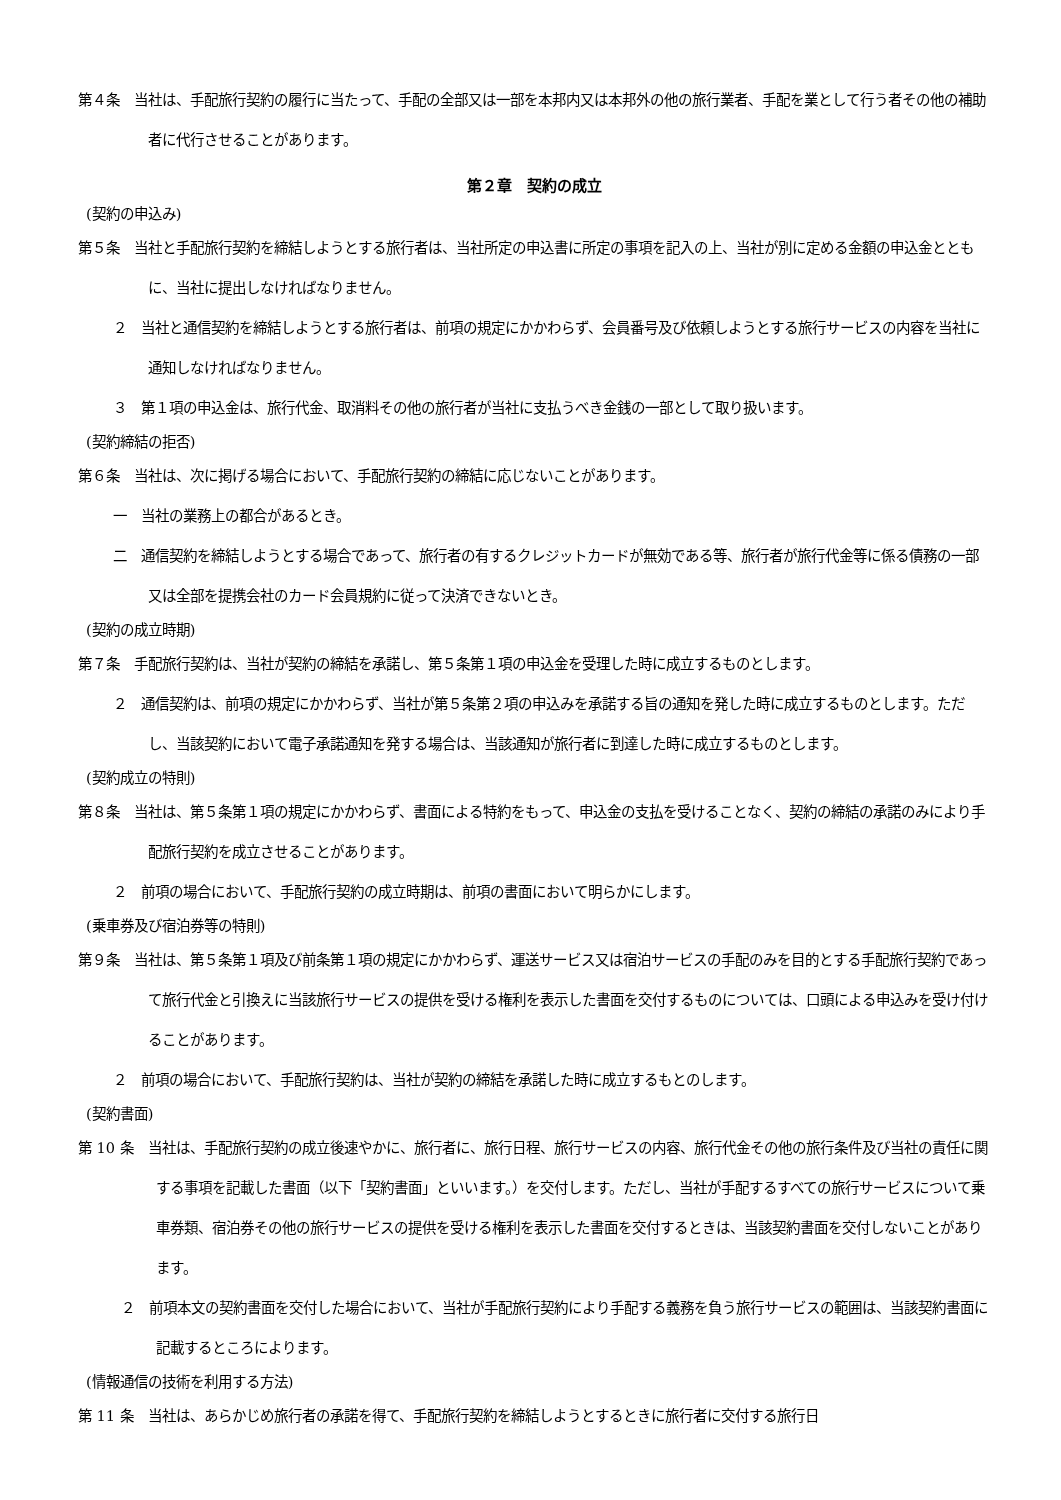第４条　当社は、手配旅行契約の履行に当たって、手配の全部又は一部を本邦内又は本邦外の他の旅行業者、手配を業として行う者その他の補助者に代行させることがあります。
第２章　契約の成立
(契約の申込み)
第５条　当社と手配旅行契約を締結しようとする旅行者は、当社所定の申込書に所定の事項を記入の上、当社が別に定める金額の申込金とともに、当社に提出しなければなりません。
２　当社と通信契約を締結しようとする旅行者は、前項の規定にかかわらず、会員番号及び依頼しようとする旅行サービスの内容を当社に通知しなければなりません。
３　第１項の申込金は、旅行代金、取消料その他の旅行者が当社に支払うべき金銭の一部として取り扱います。
(契約締結の拒否)
第６条　当社は、次に掲げる場合において、手配旅行契約の締結に応じないことがあります。
一　当社の業務上の都合があるとき。
二　通信契約を締結しようとする場合であって、旅行者の有するクレジットカードが無効である等、旅行者が旅行代金等に係る債務の一部又は全部を提携会社のカード会員規約に従って決済できないとき。
(契約の成立時期)
第７条　手配旅行契約は、当社が契約の締結を承諾し、第５条第１項の申込金を受理した時に成立するものとします。
２　通信契約は、前項の規定にかかわらず、当社が第５条第２項の申込みを承諾する旨の通知を発した時に成立するものとします。ただし、当該契約において電子承諾通知を発する場合は、当該通知が旅行者に到達した時に成立するものとします。
(契約成立の特則)
第８条　当社は、第５条第１項の規定にかかわらず、書面による特約をもって、申込金の支払を受けることなく、契約の締結の承諾のみにより手配旅行契約を成立させることがあります。
２　前項の場合において、手配旅行契約の成立時期は、前項の書面において明らかにします。
(乗車券及び宿泊券等の特則)
第９条　当社は、第５条第１項及び前条第１項の規定にかかわらず、運送サービス又は宿泊サービスの手配のみを目的とする手配旅行契約であって旅行代金と引換えに当該旅行サービスの提供を受ける権利を表示した書面を交付するものについては、口頭による申込みを受け付けることがあります。
２　前項の場合において、手配旅行契約は、当社が契約の締結を承諾した時に成立するもとのします。
(契約書面)
第 10 条　当社は、手配旅行契約の成立後速やかに、旅行者に、旅行日程、旅行サービスの内容、旅行代金その他の旅行条件及び当社の責任に関する事項を記載した書面（以下「契約書面」といいます。）を交付します。ただし、当社が手配するすべての旅行サービスについて乗車券類、宿泊券その他の旅行サービスの提供を受ける権利を表示した書面を交付するときは、当該契約書面を交付しないことがあります。
２　前項本文の契約書面を交付した場合において、当社が手配旅行契約により手配する義務を負う旅行サービスの範囲は、当該契約書面に記載するところによります。
(情報通信の技術を利用する方法)
第 11 条　当社は、あらかじめ旅行者の承諾を得て、手配旅行契約を締結しようとするときに旅行者に交付する旅行日